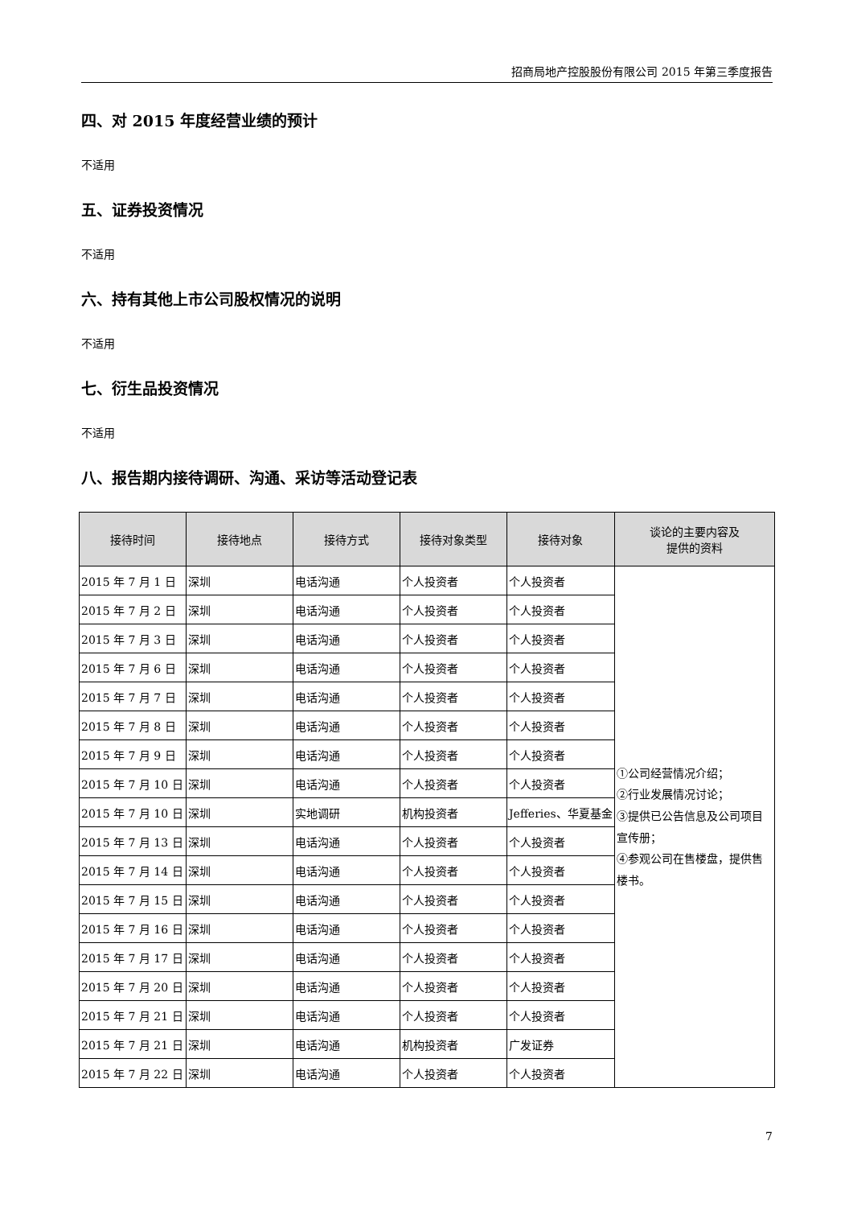招商局地产控股股份有限公司 2015 年第三季度报告
四、对 2015 年度经营业绩的预计
不适用
五、证券投资情况
不适用
六、持有其他上市公司股权情况的说明
不适用
七、衍生品投资情况
不适用
八、报告期内接待调研、沟通、采访等活动登记表
| 接待时间 | 接待地点 | 接待方式 | 接待对象类型 | 接待对象 | 谈论的主要内容及 提供的资料 |
| --- | --- | --- | --- | --- | --- |
| 2015 年 7 月 1 日 | 深圳 | 电话沟通 | 个人投资者 | 个人投资者 | ①公司经营情况介绍； ②行业发展情况讨论； ③提供已公告信息及公司项目宣传册； ④参观公司在售楼盘，提供售楼书。 |
| 2015 年 7 月 2 日 | 深圳 | 电话沟通 | 个人投资者 | 个人投资者 | |
| 2015 年 7 月 3 日 | 深圳 | 电话沟通 | 个人投资者 | 个人投资者 | |
| 2015 年 7 月 6 日 | 深圳 | 电话沟通 | 个人投资者 | 个人投资者 | |
| 2015 年 7 月 7 日 | 深圳 | 电话沟通 | 个人投资者 | 个人投资者 | |
| 2015 年 7 月 8 日 | 深圳 | 电话沟通 | 个人投资者 | 个人投资者 | |
| 2015 年 7 月 9 日 | 深圳 | 电话沟通 | 个人投资者 | 个人投资者 | |
| 2015 年 7 月 10 日 | 深圳 | 电话沟通 | 个人投资者 | 个人投资者 | |
| 2015 年 7 月 10 日 | 深圳 | 实地调研 | 机构投资者 | Jefferies、华夏基金 | |
| 2015 年 7 月 13 日 | 深圳 | 电话沟通 | 个人投资者 | 个人投资者 | |
| 2015 年 7 月 14 日 | 深圳 | 电话沟通 | 个人投资者 | 个人投资者 | |
| 2015 年 7 月 15 日 | 深圳 | 电话沟通 | 个人投资者 | 个人投资者 | |
| 2015 年 7 月 16 日 | 深圳 | 电话沟通 | 个人投资者 | 个人投资者 | |
| 2015 年 7 月 17 日 | 深圳 | 电话沟通 | 个人投资者 | 个人投资者 | |
| 2015 年 7 月 20 日 | 深圳 | 电话沟通 | 个人投资者 | 个人投资者 | |
| 2015 年 7 月 21 日 | 深圳 | 电话沟通 | 个人投资者 | 个人投资者 | |
| 2015 年 7 月 21 日 | 深圳 | 电话沟通 | 机构投资者 | 广发证券 | |
| 2015 年 7 月 22 日 | 深圳 | 电话沟通 | 个人投资者 | 个人投资者 | |
7